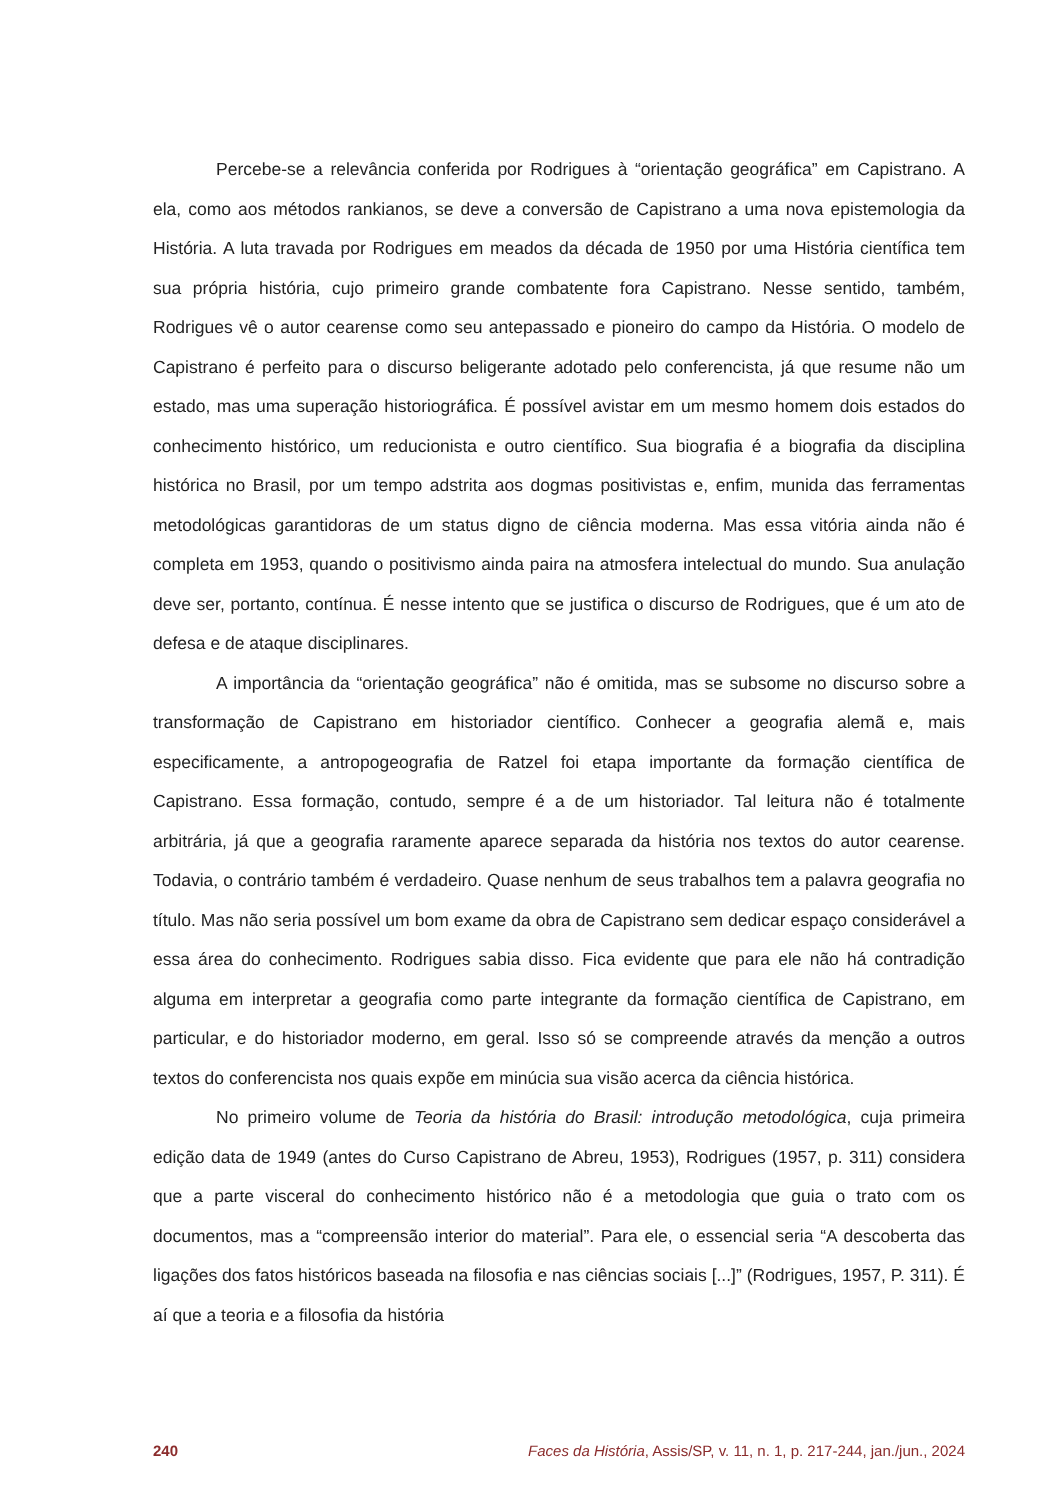Percebe-se a relevância conferida por Rodrigues à “orientação geográfica” em Capistrano. A ela, como aos métodos rankianos, se deve a conversão de Capistrano a uma nova epistemologia da História. A luta travada por Rodrigues em meados da década de 1950 por uma História científica tem sua própria história, cujo primeiro grande combatente fora Capistrano. Nesse sentido, também, Rodrigues vê o autor cearense como seu antepassado e pioneiro do campo da História. O modelo de Capistrano é perfeito para o discurso beligerante adotado pelo conferencista, já que resume não um estado, mas uma superação historiográfica. É possível avistar em um mesmo homem dois estados do conhecimento histórico, um reducionista e outro científico. Sua biografia é a biografia da disciplina histórica no Brasil, por um tempo adstrita aos dogmas positivistas e, enfim, munida das ferramentas metodológicas garantidoras de um status digno de ciência moderna. Mas essa vitória ainda não é completa em 1953, quando o positivismo ainda paira na atmosfera intelectual do mundo. Sua anulação deve ser, portanto, contínua. É nesse intento que se justifica o discurso de Rodrigues, que é um ato de defesa e de ataque disciplinares.
A importância da “orientação geográfica” não é omitida, mas se subsome no discurso sobre a transformação de Capistrano em historiador científico. Conhecer a geografia alemã e, mais especificamente, a antropogeografia de Ratzel foi etapa importante da formação científica de Capistrano. Essa formação, contudo, sempre é a de um historiador. Tal leitura não é totalmente arbitrária, já que a geografia raramente aparece separada da história nos textos do autor cearense. Todavia, o contrário também é verdadeiro. Quase nenhum de seus trabalhos tem a palavra geografia no título. Mas não seria possível um bom exame da obra de Capistrano sem dedicar espaço considerável a essa área do conhecimento. Rodrigues sabia disso. Fica evidente que para ele não há contradição alguma em interpretar a geografia como parte integrante da formação científica de Capistrano, em particular, e do historiador moderno, em geral. Isso só se compreende através da menção a outros textos do conferencista nos quais expõe em minúcia sua visão acerca da ciência histórica.
No primeiro volume de Teoria da história do Brasil: introdução metodológica, cuja primeira edição data de 1949 (antes do Curso Capistrano de Abreu, 1953), Rodrigues (1957, p. 311) considera que a parte visceral do conhecimento histórico não é a metodologia que guia o trato com os documentos, mas a “compreensão interior do material”. Para ele, o essencial seria “A descoberta das ligações dos fatos históricos baseada na filosofia e nas ciências sociais [...]” (Rodrigues, 1957, P. 311). É aí que a teoria e a filosofia da história
240 Faces da História, Assis/SP, v. 11, n. 1, p. 217-244, jan./jun., 2024